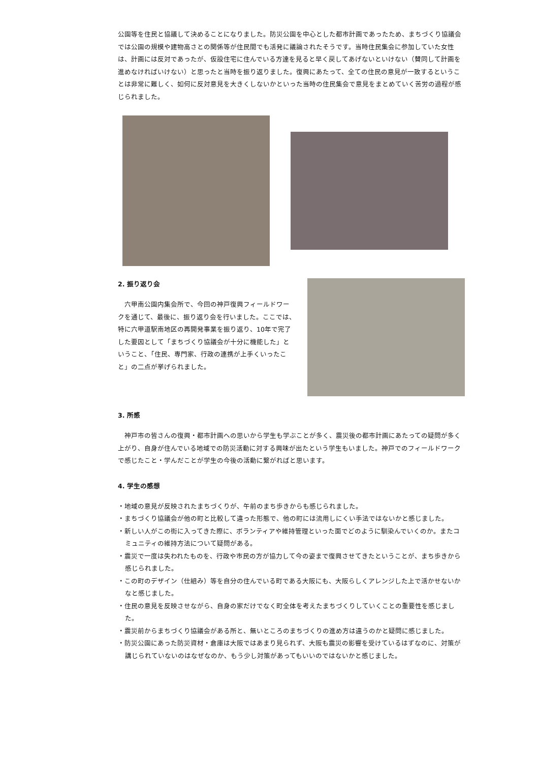公園等を住民と協議して決めることになりました。防災公園を中心とした都市計画であったため、まちづくり協議会では公園の規模や建物高さとの関係等が住民間でも活発に議論されたそうです。当時住民集会に参加していた女性は、計画には反対であったが、仮設住宅に住んでいる方達を見ると早く戻してあげないといけない（賛同して計画を進めなければいけない）と思ったと当時を振り返りました。復興にあたって、全ての住民の意見が一致するということは非常に難しく、如何に反対意見を大きくしないかといった当時の住民集会で意見をまとめていく苦労の過程が感じられました。
2. 振り返り会
　六甲南公園内集会所で、今回の神戸復興フィールドワークを通じて、最後に、振り返り会を行いました。ここでは、特に六甲道駅南地区の再開発事業を振り返り、10年で完了した要因として「まちづくり協議会が十分に機能した」ということ、「住民、専門家、行政の連携が上手くいったこと」の二点が挙げられました。
3. 所感
　神戸市の皆さんの復興・都市計画への思いから学生も学ぶことが多く、震災後の都市計画にあたっての疑問が多く上がり、自身が住んでいる地域での防災活動に対する興味が出たという学生もいました。神戸でのフィールドワークで感じたこと・学んだことが学生の今後の活動に繋がればと思います。
4. 学生の感想
・地域の意見が反映されたまちづくりが、午前のまち歩きからも感じられました。
・まちづくり協議会が他の町と比較して違った形態で、他の町には流用しにくい手法ではないかと感じました。
・新しい人がこの街に入ってきた際に、ボランティアや維持管理といった面でどのように馴染んでいくのか。またコミュニティの維持方法について疑問がある。
・震災で一度は失われたものを、行政や市民の方が協力して今の姿まで復興させてきたということが、まち歩きから感じられました。
・この町のデザイン（仕組み）等を自分の住んでいる町である大阪にも、大阪らしくアレンジした上で活かせないかなと感じました。
・住民の意見を反映させながら、自身の家だけでなく町全体を考えたまちづくりしていくことの重要性を感じました。
・震災前からまちづくり協議会がある所と、無いところのまちづくりの進め方は違うのかと疑問に感じました。
・防災公園にあった防災資材・倉庫は大阪ではあまり見られず、大阪も震災の影響を受けているはずなのに、対策が講じられていないのはなぜなのか、もう少し対策があってもいいのではないかと感じました。